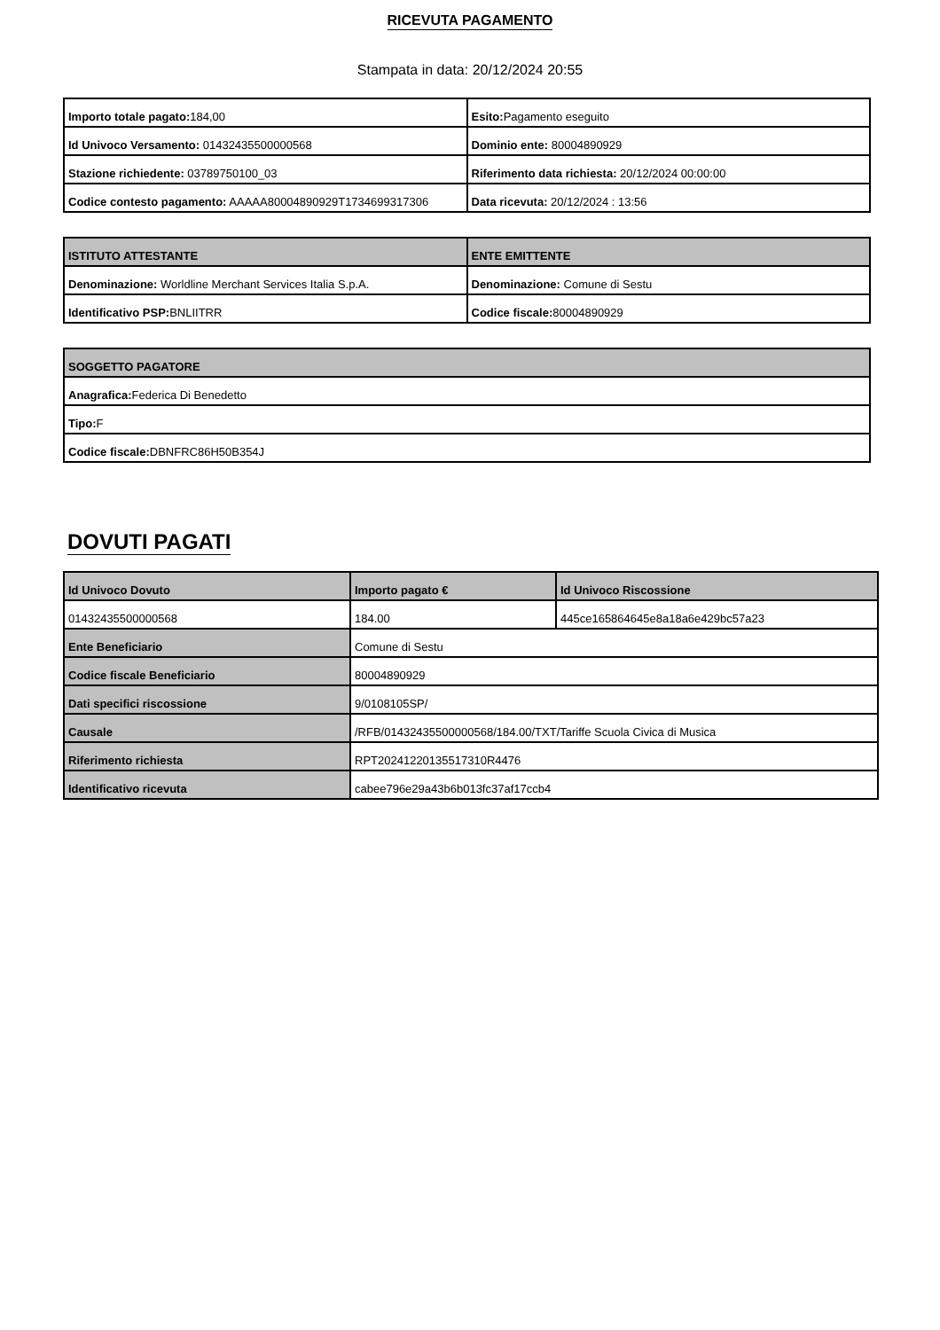RICEVUTA PAGAMENTO
Stampata in data: 20/12/2024 20:55
| Importo totale pagato: 184,00 | Esito: Pagamento eseguito |
| Id Univoco Versamento: 01432435500000568 | Dominio ente: 80004890929 |
| Stazione richiedente: 03789750100_03 | Riferimento data richiesta: 20/12/2024 00:00:00 |
| Codice contesto pagamento: AAAAA80004890929T1734699317306 | Data ricevuta: 20/12/2024 : 13:56 |
| ISTITUTO ATTESTANTE | ENTE EMITTENTE |
| --- | --- |
| Denominazione: Worldline Merchant Services Italia S.p.A. | Denominazione: Comune di Sestu |
| Identificativo PSP: BNLIITRR | Codice fiscale: 80004890929 |
| SOGGETTO PAGATORE |
| --- |
| Anagrafica: Federica Di Benedetto |
| Tipo: F |
| Codice fiscale: DBNFRC86H50B354J |
DOVUTI PAGATI
| Id Univoco Dovuto | Importo pagato € | Id Univoco Riscossione |
| --- | --- | --- |
| 01432435500000568 | 184.00 | 445ce165864645e8a18a6e429bc57a23 |
| Ente Beneficiario | Comune di Sestu | |
| Codice fiscale Beneficiario | 80004890929 | |
| Dati specifici riscossione | 9/0108105SP/ | |
| Causale | /RFB/01432435500000568/184.00/TXT/Tariffe Scuola Civica di Musica | |
| Riferimento richiesta | RPT20241220135517310R4476 | |
| Identificativo ricevuta | cabee796e29a43b6b013fc37af17ccb4 | |